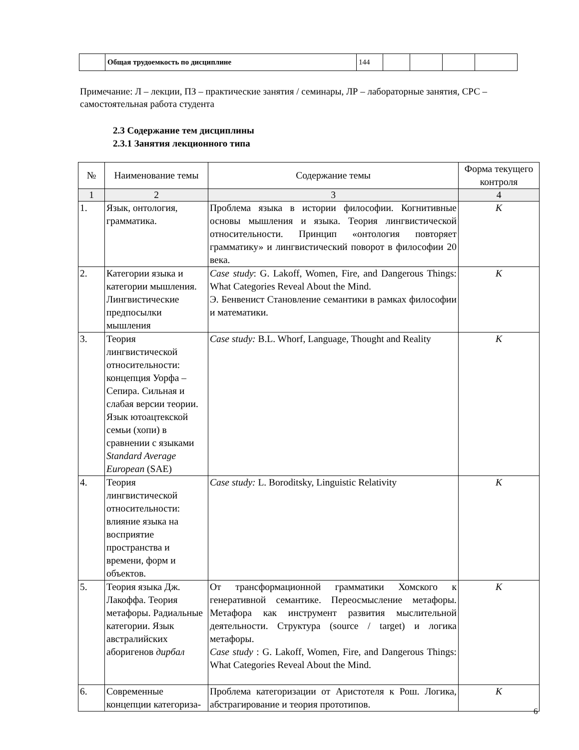| | Общая трудоемкость по дисциплине | 144 | | | | |
Примечание: Л – лекции, ПЗ – практические занятия / семинары, ЛР – лабораторные занятия, СРС – самостоятельная работа студента
2.3 Содержание тем дисциплины
2.3.1 Занятия лекционного типа
| № | Наименование темы | Содержание темы | Форма текущего контроля |
| --- | --- | --- | --- |
| 1 | 2 | 3 | 4 |
| 1. | Язык, онтология, грамматика. | Проблема языка в истории философии. Когнитивные основы мышления и языка. Теория лингвистической относительности. Принцип «онтология повторяет грамматику» и лингвистический поворот в философии 20 века. | К |
| 2. | Категории языка и категории мышления. Лингвистические предпосылки мышления | Case study : G. Lakoff, Women, Fire, and Dangerous Things: What Categories Reveal About the Mind. Э. Бенвенист Становление семантики в рамках философии и математики. | К |
| 3. | Теория лингвистической относительности: концепция Уорфа – Сепира. Сильная и слабая версии теории. Язык ютоацтекской семьи (хопи) в сравнении с языками Standard Average European (SAE) | Case study: B.L. Whorf, Language, Thought and Reality | К |
| 4. | Теория лингвистической относительности: влияние языка на восприятие пространства и времени, форм и объектов. | Case study: L. Boroditsky, Linguistic Relativity | К |
| 5. | Теория языка Дж. Лакоффа. Теория метафоры. Радиальные категории. Язык австралийских аборигенов дирбал | От трансформационной грамматики Хомского к генеративной семантике. Переосмысление метафоры. Метафора как инструмент развития мыслительной деятельности. Структура (source / target) и логика метафоры. Case study : G. Lakoff, Women, Fire, and Dangerous Things: What Categories Reveal About the Mind. | К |
| 6. | Современные концепции категориза- | Проблема категоризации от Аристотеля к Рош. Логика, абстрагирование и теория прототипов. | К |
6